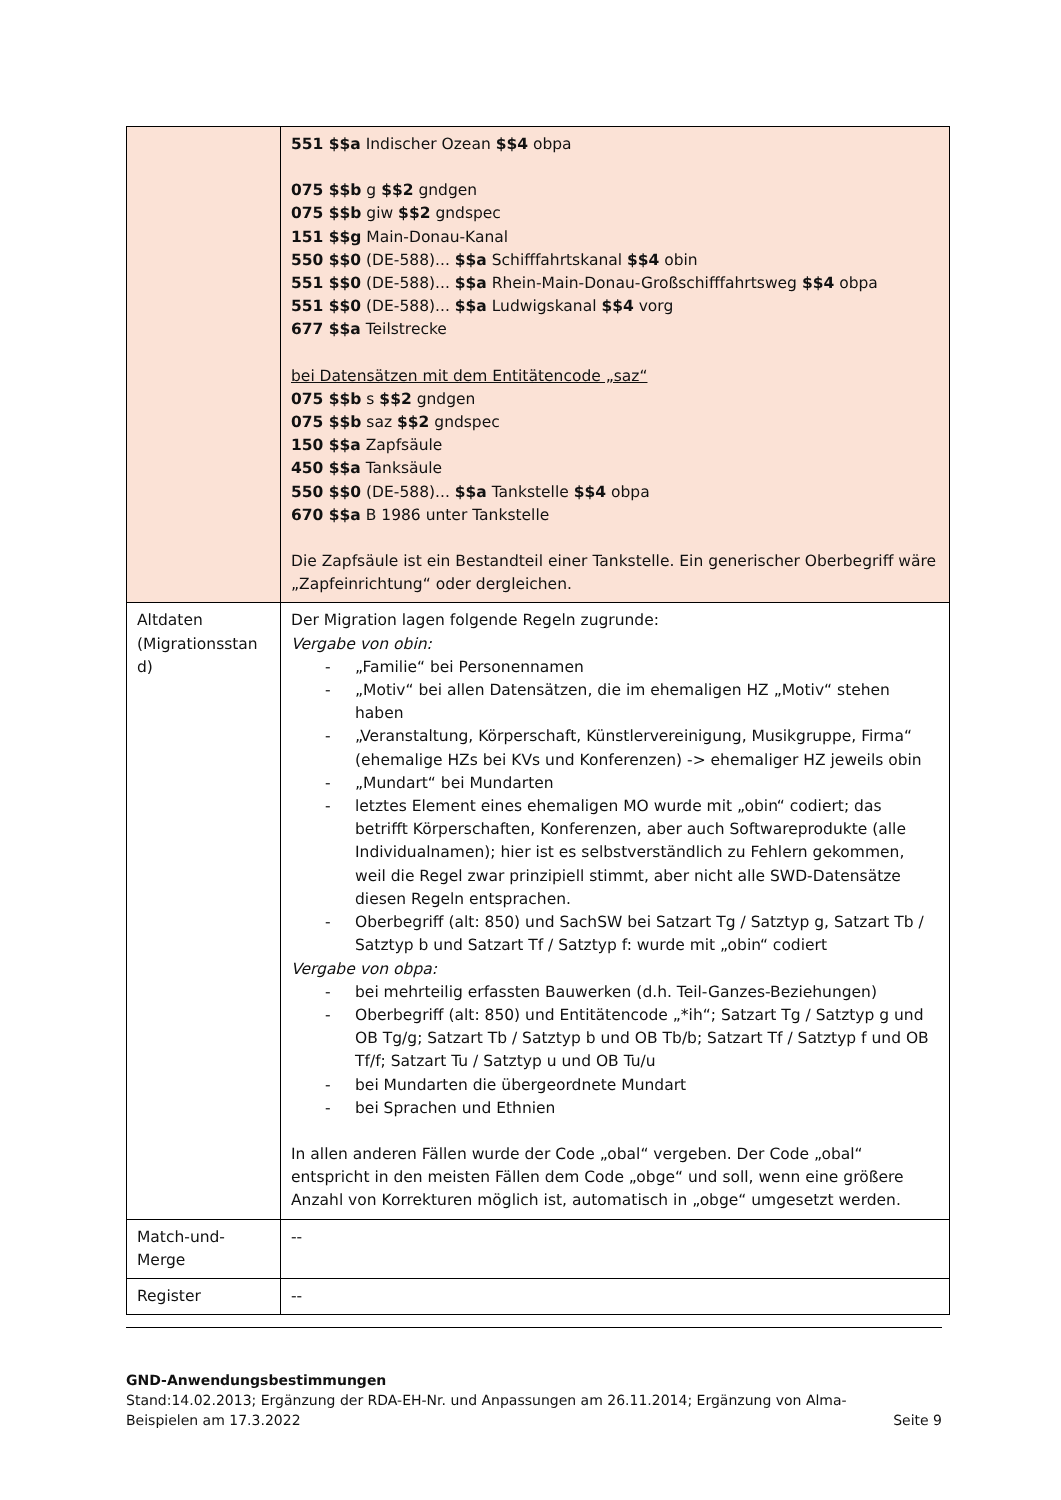| | 551 $$a Indischer Ozean $$4 obpa 075 $$b g $$2 gndgen 075 $$b giw $$2 gndspec 151 $$g Main-Donau-Kanal 550 $$0 (DE-588)... $$a Schifffahrtskanal $$4 obin 551 $$0 (DE-588)... $$a Rhein-Main-Donau-Großschifffahrtsweg $$4 obpa 551 $$0 (DE-588)... $$a Ludwigskanal $$4 vorg 677 $$a Teilstrecke bei Datensätzen mit dem Entitätencode „saz“ 075 $$b s $$2 gndgen 075 $$b saz $$2 gndspec 150 $$a Zapfsäule 450 $$a Tanksäule 550 $$0 (DE-588)... $$a Tankstelle $$4 obpa 670 $$a B 1986 unter Tankstelle Die Zapfsäule ist ein Bestandteil einer Tankstelle. Ein generischer Oberbegriff wäre „Zapfeinrichtung“ oder dergleichen. |
| Altdaten (Migrationsstan d) | Der Migration lagen folgende Regeln zugrunde: Vergabe von obin: - „Familie“ bei Personennamen - „Motiv“ bei allen Datensätzen, die im ehemaligen HZ „Motiv“ stehen haben - „Veranstaltung, Körperschaft, Künstlervereinigung, Musikgruppe, Firma“ (ehemalige HZs bei KVs und Konferenzen) -> ehemaliger HZ jeweils obin - „Mundart“ bei Mundarten - letztes Element eines ehemaligen MO wurde mit „obin“ codiert; das betrifft Körperschaften, Konferenzen, aber auch Softwareprodukte (alle Individualnamen); hier ist es selbstverständlich zu Fehlern gekommen, weil die Regel zwar prinzipiell stimmt, aber nicht alle SWD-Datensätze diesen Regeln entsprachen. - Oberbegriff (alt: 850) und SachSW bei Satzart Tg / Satztyp g, Satzart Tb / Satztyp b und Satzart Tf / Satztyp f: wurde mit „obin“ codiert Vergabe von obpa: - bei mehrteilig erfassten Bauwerken (d.h. Teil-Ganzes-Beziehungen) - Oberbegriff (alt: 850) und Entitätencode „*ih“; Satzart Tg / Satztyp g und OB Tg/g; Satzart Tb / Satztyp b und OB Tb/b; Satzart Tf / Satztyp f und OB Tf/f; Satzart Tu / Satztyp u und OB Tu/u - bei Mundarten die übergeordnete Mundart - bei Sprachen und Ethnien In allen anderen Fällen wurde der Code „obal“ vergeben. Der Code „obal“ entspricht in den meisten Fällen dem Code „obge“ und soll, wenn eine größere Anzahl von Korrekturen möglich ist, automatisch in „obge“ umgesetzt werden. |
| Match-und-Merge | -- |
| Register | -- |
GND-Anwendungsbestimmungen
Stand:14.02.2013; Ergänzung der RDA-EH-Nr. und Anpassungen am 26.11.2014; Ergänzung von Alma-
Beispielen am 17.3.2022 Seite 9